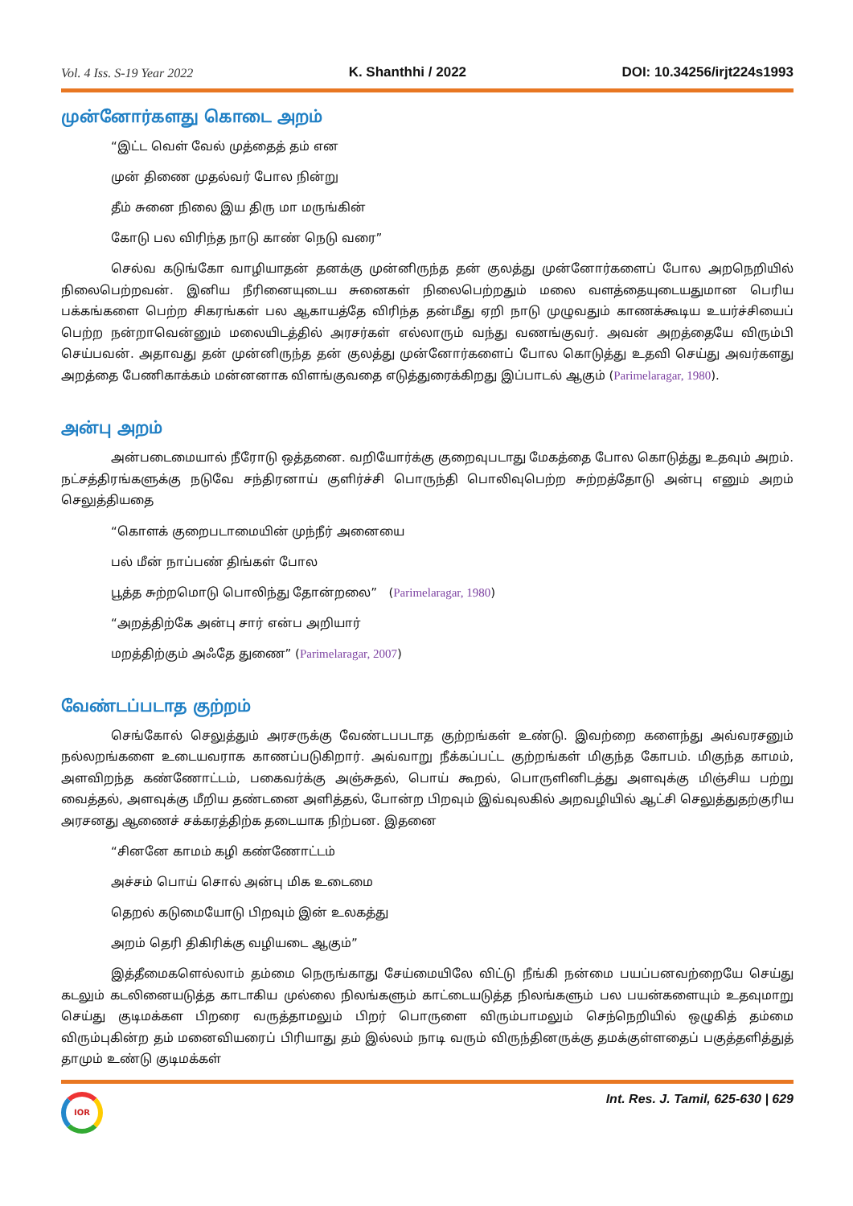Vol. 4 Iss. S-19 Year 2022 K. Shanthhi / 2022 DOI: 10.34256/irjt224s1993
முன்னோர்களது கொடை அறம்
“இட்ட வெள் வேல் முத்தைத் தம் என
முன் திணை முதல்வர் போல நின்று
தீம் சுனை நிலை இய திரு மா மருங்கின்
கோடு பல விரிந்த நாடு காண் நெடு வரை”
செல்வ கடுங்கோ வாழியாதன் தனக்கு முன்னிருந்த தன் குலத்து முன்னோர்களைப் போல அறநெறியில் நிலைபெற்றவன். இனிய நீரினையுடைய சுனைகள் நிலைபெற்றதும் மலை வளத்தையுடையதுமான பெரிய பக்கங்களை பெற்ற சிகரங்கள் பல ஆகாயத்தே விரிந்த தன்மீது ஏறி நாடு முழுவதும் காணக்கூடிய உயர்ச்சியைப் பெற்ற நன்றாவென்னும் மலையிடத்தில் அரசர்கள் எல்லாரும் வந்து வணங்குவர். அவன் அறத்தையே விரும்பி செய்பவன். அதாவது தன் முன்னிருந்த தன் குலத்து முன்னோர்களைப் போல கொடுத்து உதவி செய்து அவர்களது அறத்தை பேணிகாக்கம் மன்னனாக விளங்குவதை எடுத்துரைக்கிறது இப்பாடல் ஆகும் (Parimelaragar, 1980).
அன்பு அறம்
அன்படைமையால் நீரோடு ஒத்தனை. வறியோர்க்கு குறைவுபடாது மேகத்தை போல கொடுத்து உதவும் அறம். நட்சத்திரங்களுக்கு நடுவே சந்திரனாய் குளிர்ச்சி பொருந்தி பொலிவுபெற்ற சுற்றத்தோடு அன்பு எனும் அறம் செலுத்தியதை
“கொளக் குறைபடாமையின் முந்நீர் அனையை
பல் மீன் நாப்பண் திங்கள் போல
பூத்த சுற்றமொடு பொலிந்து தோன்றலை” (Parimelaragar, 1980)
“அறத்திற்கே அன்பு சார் என்ப அறியார்
மறத்திற்கும் அஃதே துணை” (Parimelaragar, 2007)
வேண்டப்படாத குற்றம்
செங்கோல் செலுத்தும் அரசருக்கு வேண்டபபடாத குற்றங்கள் உண்டு. இவற்றை களைந்து அவ்வரசனும் நல்லறங்களை உடையவராக காணப்படுகிறார். அவ்வாறு நீக்கப்பட்ட குற்றங்கள் மிகுந்த கோபம். மிகுந்த காமம், அளவிறந்த கண்ணோட்டம், பகைவர்க்கு அஞ்சுதல், பொய் கூறல், பொருளினிடத்து அளவுக்கு மிஞ்சிய பற்று வைத்தல், அளவுக்கு மீறிய தண்டனை அளித்தல், போன்ற பிறவும் இவ்வுலகில் அறவழியில் ஆட்சி செலுத்துதற்குரிய அரசனது ஆணைச் சக்கரத்திற்க தடையாக நிற்பன. இதனை
“சினனே காமம் கழி கண்ணோட்டம்
அச்சம் பொய் சொல் அன்பு மிக உடைமை
தெறல் கடுமையோடு பிறவும் இன் உலகத்து
அறம் தெரி திகிரிக்கு வழியடை ஆகும்”
இத்தீமைகளெல்லாம் தம்மை நெருங்காது சேய்மையிலே விட்டு நீங்கி நன்மை பயப்பனவற்றையே செய்து கடலும் கடலினையடுத்த காடாகிய முல்லை நிலங்களும் காட்டையடுத்த நிலங்களும் பல பயன்களையும் உதவுமாறு செய்து குடிமக்கள பிறரை வருத்தாமலும் பிறர் பொருளை விரும்பாமலும் செந்நெறியில் ஒழுகித் தம்மை விரும்புகின்ற தம் மனைவியரைப் பிரியாது தம் இல்லம் நாடி வரும் விருந்தினருக்கு தமக்குள்ளதைப் பகுத்தளித்துத் தாமும் உண்டு குடிமக்கள்
IOR
Int. Res. J. Tamil, 625-630 | 629